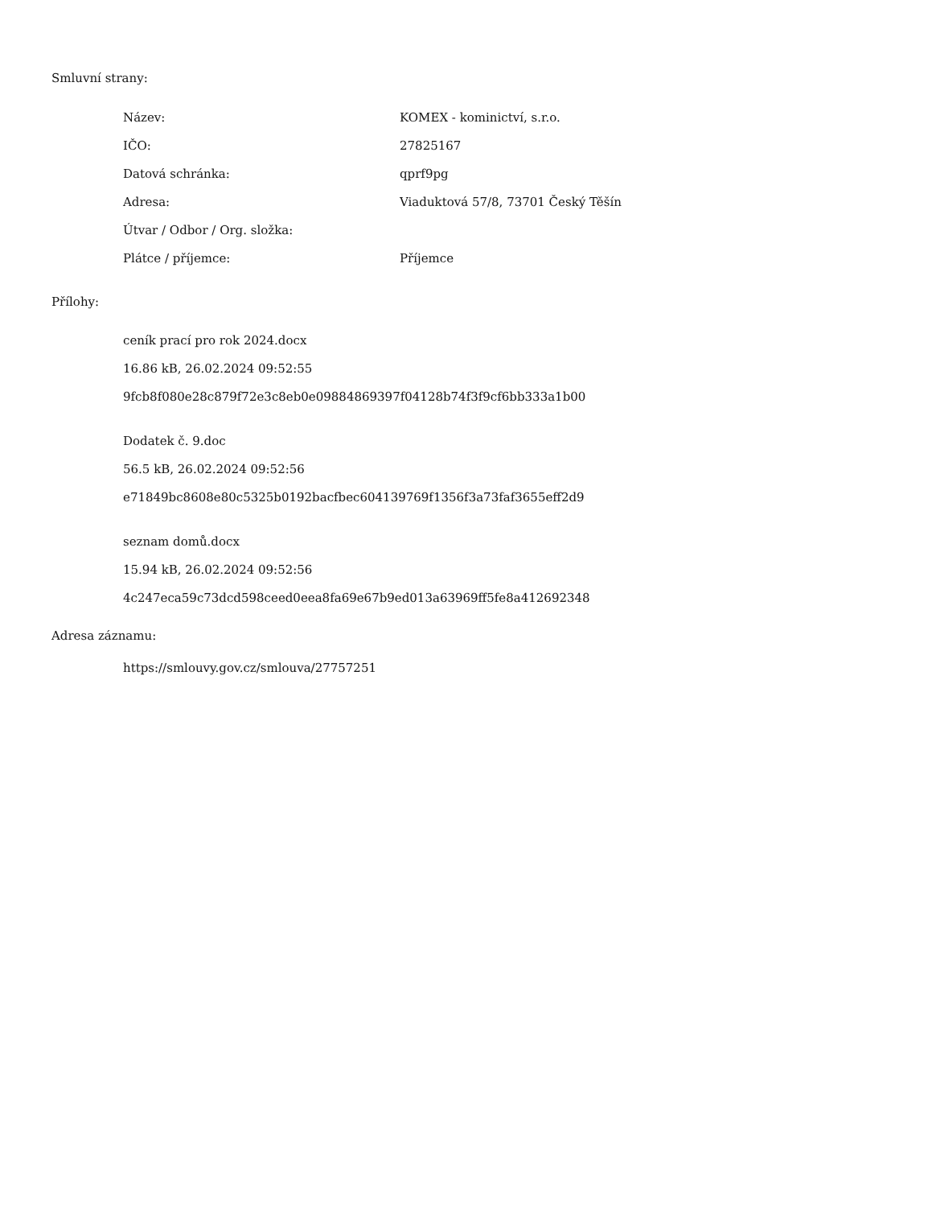Smluvní strany:
| Název: | KOMEX - kominictví, s.r.o. |
| IČO: | 27825167 |
| Datová schránka: | qprf9pg |
| Adresa: | Viaduktová 57/8, 73701 Český Těšín |
| Útvar / Odbor / Org. složka: | |
| Plátce / příjemce: | Příjemce |
Přílohy:
ceník prací pro rok 2024.docx
16.86 kB, 26.02.2024 09:52:55
9fcb8f080e28c879f72e3c8eb0e09884869397f04128b74f3f9cf6bb333a1b00
Dodatek č. 9.doc
56.5 kB, 26.02.2024 09:52:56
e71849bc8608e80c5325b0192bacfbec604139769f1356f3a73faf3655eff2d9
seznam domů.docx
15.94 kB, 26.02.2024 09:52:56
4c247eca59c73dcd598ceed0eea8fa69e67b9ed013a63969ff5fe8a412692348
Adresa záznamu:
https://smlouvy.gov.cz/smlouva/27757251